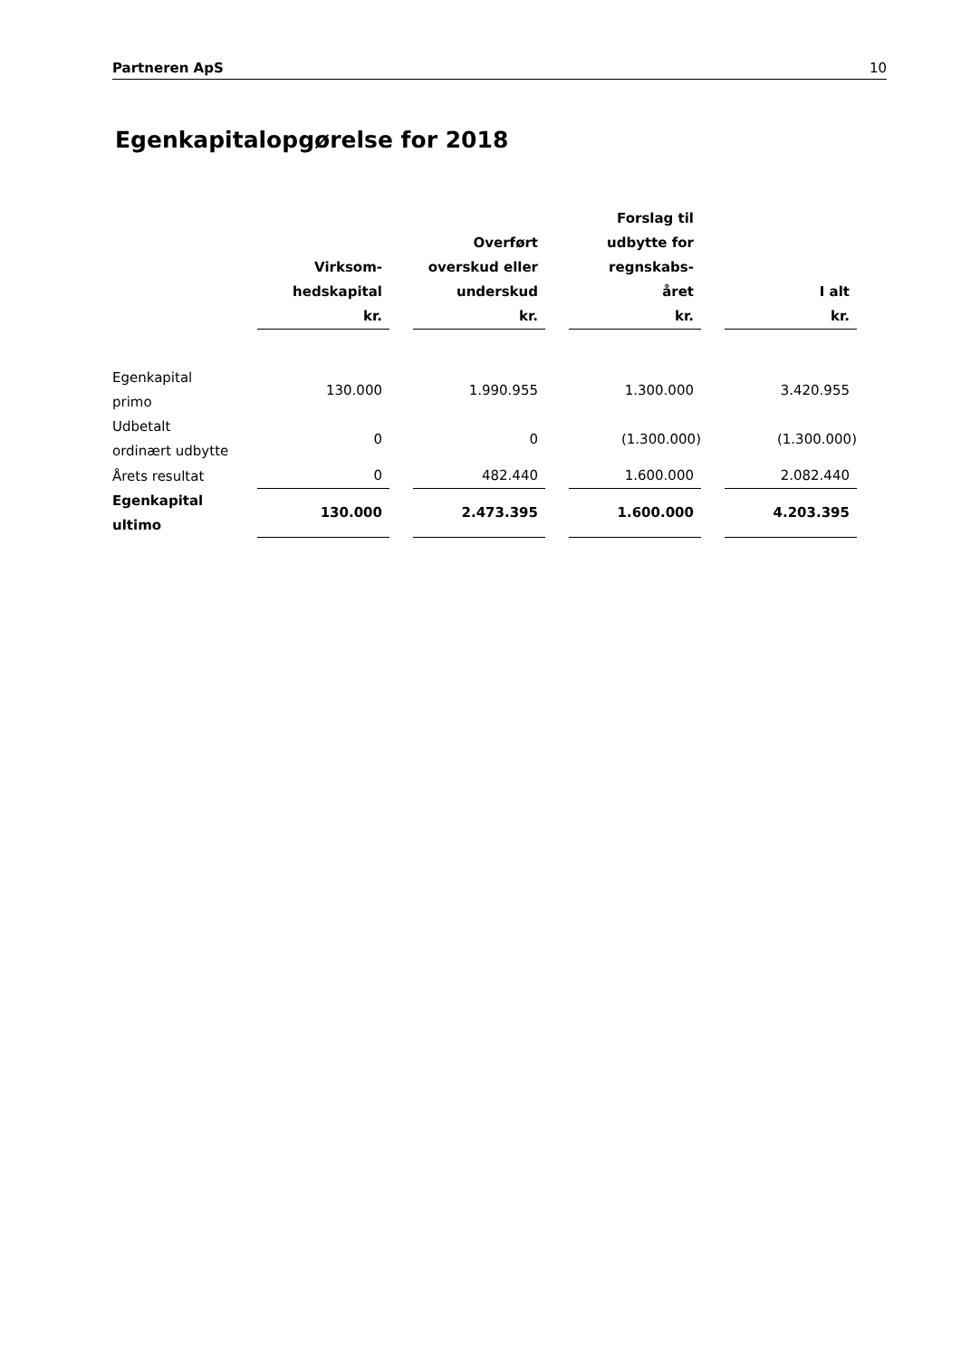Partneren ApS 10
Egenkapitalopgørelse for 2018
| | Virksom- hedskapital kr. | | Overført overskud eller underskud kr. | | Forslag til udbytte for regnskabs- året kr. | | I alt kr. |
| --- | --- | --- | --- | --- | --- | --- | --- |
| Egenkapital primo | 130.000 | | 1.990.955 | | 1.300.000 | | 3.420.955 |
| Udbetalt ordinært udbytte | 0 | | 0 | | (1.300.000) | | (1.300.000) |
| Årets resultat | 0 | | 482.440 | | 1.600.000 | | 2.082.440 |
| Egenkapital ultimo | 130.000 | | 2.473.395 | | 1.600.000 | | 4.203.395 |